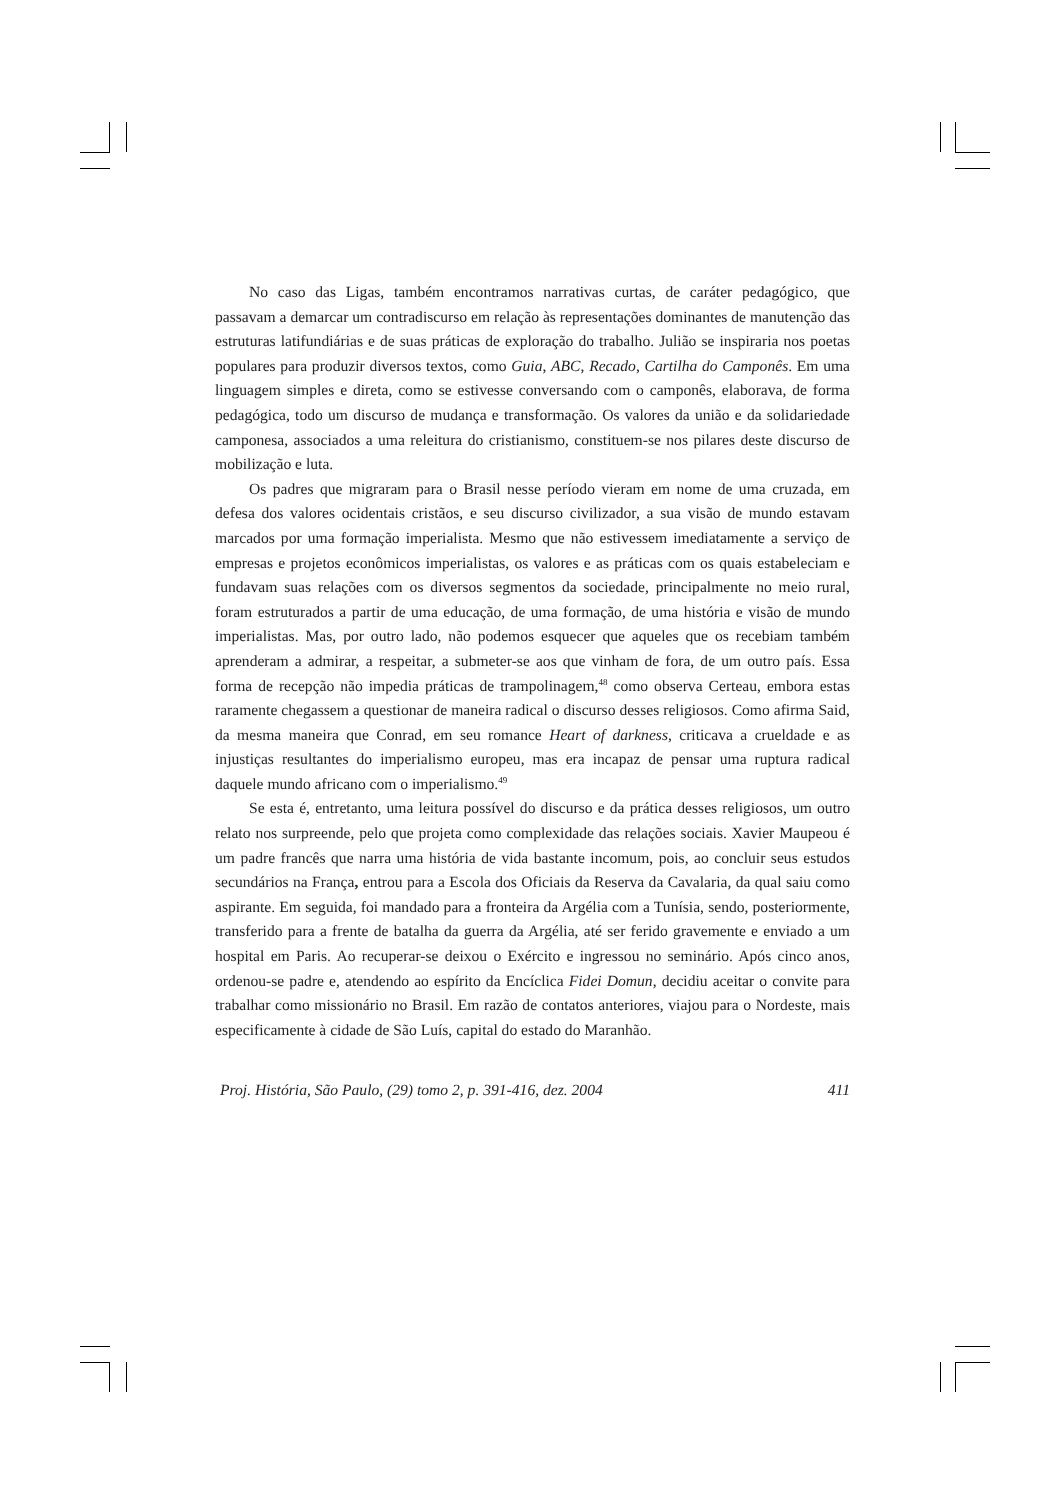No caso das Ligas, também encontramos narrativas curtas, de caráter pedagógico, que passavam a demarcar um contradiscurso em relação às representações dominantes de manutenção das estruturas latifundiárias e de suas práticas de exploração do trabalho. Julião se inspiraria nos poetas populares para produzir diversos textos, como Guia, ABC, Recado, Cartilha do Camponês. Em uma linguagem simples e direta, como se estivesse conversando com o camponês, elaborava, de forma pedagógica, todo um discurso de mudança e transformação. Os valores da união e da solidariedade camponesa, associados a uma releitura do cristianismo, constituem-se nos pilares deste discurso de mobilização e luta.
Os padres que migraram para o Brasil nesse período vieram em nome de uma cruzada, em defesa dos valores ocidentais cristãos, e seu discurso civilizador, a sua visão de mundo estavam marcados por uma formação imperialista. Mesmo que não estivessem imediatamente a serviço de empresas e projetos econômicos imperialistas, os valores e as práticas com os quais estabeleciam e fundavam suas relações com os diversos segmentos da sociedade, principalmente no meio rural, foram estruturados a partir de uma educação, de uma formação, de uma história e visão de mundo imperialistas. Mas, por outro lado, não podemos esquecer que aqueles que os recebiam também aprenderam a admirar, a respeitar, a submeter-se aos que vinham de fora, de um outro país. Essa forma de recepção não impedia práticas de trampolinagem,<sup>48</sup> como observa Certeau, embora estas raramente chegassem a questionar de maneira radical o discurso desses religiosos. Como afirma Said, da mesma maneira que Conrad, em seu romance Heart of darkness, criticava a crueldade e as injustiças resultantes do imperialismo europeu, mas era incapaz de pensar uma ruptura radical daquele mundo africano com o imperialismo.<sup>49</sup>
Se esta é, entretanto, uma leitura possível do discurso e da prática desses religiosos, um outro relato nos surpreende, pelo que projeta como complexidade das relações sociais. Xavier Maupeou é um padre francês que narra uma história de vida bastante incomum, pois, ao concluir seus estudos secundários na França, entrou para a Escola dos Oficiais da Reserva da Cavalaria, da qual saiu como aspirante. Em seguida, foi mandado para a fronteira da Argélia com a Tunísia, sendo, posteriormente, transferido para a frente de batalha da guerra da Argélia, até ser ferido gravemente e enviado a um hospital em Paris. Ao recuperar-se deixou o Exército e ingressou no seminário. Após cinco anos, ordenou-se padre e, atendendo ao espírito da Encíclica Fidei Domun, decidiu aceitar o convite para trabalhar como missionário no Brasil. Em razão de contatos anteriores, viajou para o Nordeste, mais especificamente à cidade de São Luís, capital do estado do Maranhão.
Proj. História, São Paulo, (29) tomo 2, p. 391-416, dez. 2004 411